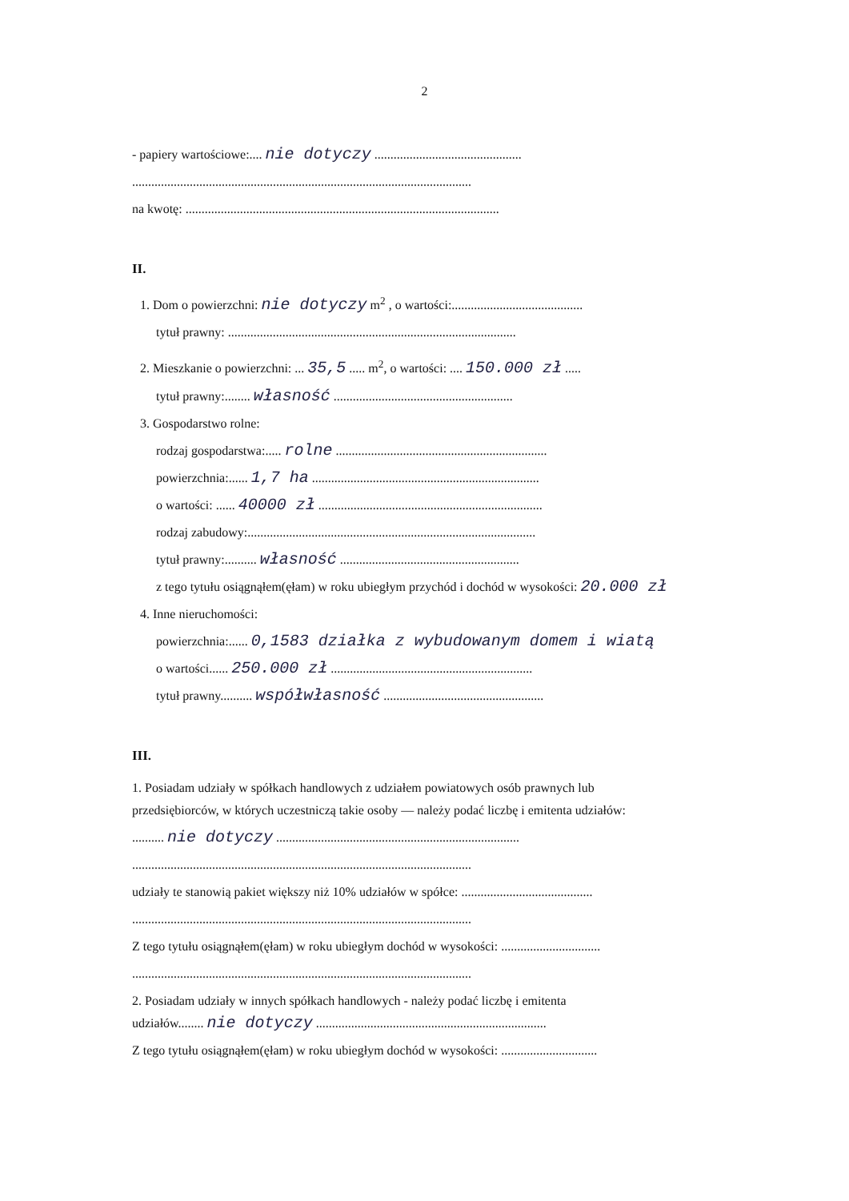2
- papiery wartościowe:.... nie dotyczy ..............................................
..........................................................................................................
na kwotę: ..................................................................................................
II.
1. Dom o powierzchni: nie dotyczy m<sup>2</sup> , o wartości:.........................................
tytuł prawny: ..........................................................................................
2. Mieszkanie o powierzchni: ... 35,5 ..... m<sup>2</sup>, o wartości: .... 150.000 zł .....
tytuł prawny:........ własność ........................................................
3. Gospodarstwo rolne:
rodzaj gospodarstwa:..... rolne ..................................................................
powierzchnia:...... 1,7 ha .......................................................................
o wartości: ...... 40000 zł ......................................................................
rodzaj zabudowy:..........................................................................................
tytuł prawny:.......... własność ........................................................
z tego tytułu osiągnąłem(ęłam) w roku ubiegłym przychód i dochód w wysokości: 20.000 zł
4. Inne nieruchomości:
powierzchnia:...... 0,1583 działka z wybudowanym domem i wiatą
o wartości...... 250.000 zł ...............................................................
tytuł prawny.......... współwłasność ..................................................
III.
1. Posiadam udziały w spółkach handlowych z udziałem powiatowych osób prawnych lub
przedsiębiorców, w których uczestniczą takie osoby — należy podać liczbę i emitenta udziałów:
.......... nie dotyczy ............................................................................
..........................................................................................................
udziały te stanowią pakiet większy niż 10% udziałów w spółce: .........................................
..........................................................................................................
Z tego tytułu osiągnąłem(ęłam) w roku ubiegłym dochód w wysokości: ...............................
..........................................................................................................
2. Posiadam udziały w innych spółkach handlowych - należy podać liczbę i emitenta
udziałów........ nie dotyczy ........................................................................
Z tego tytułu osiągnąłem(ęłam) w roku ubiegłym dochód w wysokości: ..............................